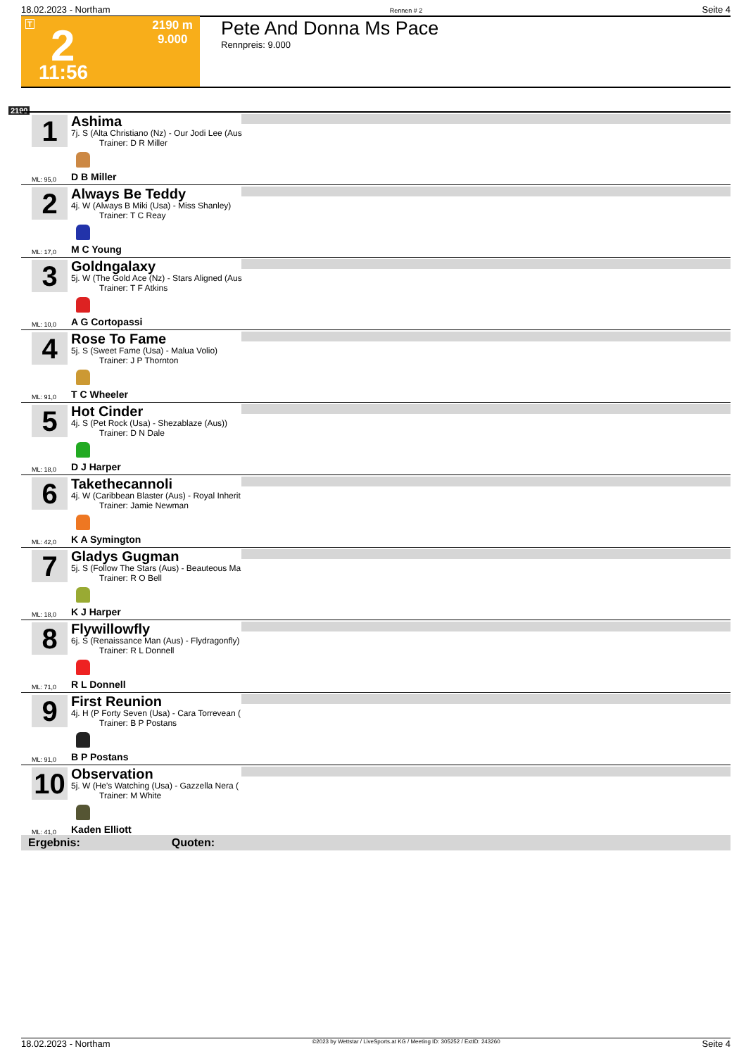18.02.2023 - Northam Rennen # 2 Seite 4
T 2
11:56
2190 m
9.000
Pete And Donna Ms Pace
Rennpreis: 9.000
2190
1
Ashima
7j. S (Alta Christiano (Nz) - Our Jodi Lee (Aus
Trainer: D R Miller
ML: 95,0 D B Miller
2
Always Be Teddy
4j. W (Always B Miki (Usa) - Miss Shanley)
Trainer: T C Reay
ML: 17,0 M C Young
3
Goldngalaxy
5j. W (The Gold Ace (Nz) - Stars Aligned (Aus
Trainer: T F Atkins
ML: 10,0 A G Cortopassi
4
Rose To Fame
5j. S (Sweet Fame (Usa) - Malua Volio)
Trainer: J P Thornton
ML: 91,0 T C Wheeler
5
Hot Cinder
4j. S (Pet Rock (Usa) - Shezablaze (Aus))
Trainer: D N Dale
ML: 18,0 D J Harper
6
Takethecannoli
4j. W (Caribbean Blaster (Aus) - Royal Inherit
Trainer: Jamie Newman
ML: 42,0 K A Symington
7
Gladys Gugman
5j. S (Follow The Stars (Aus) - Beauteous Ma
Trainer: R O Bell
ML: 18,0 K J Harper
8
Flywillowfly
6j. S (Renaissance Man (Aus) - Flydragonfly)
Trainer: R L Donnell
ML: 71,0 R L Donnell
9
First Reunion
4j. H (P Forty Seven (Usa) - Cara Torrevean (
Trainer: B P Postans
ML: 91,0 B P Postans
10
Observation
5j. W (He's Watching (Usa) - Gazzella Nera (
Trainer: M White
ML: 41,0 Kaden Elliott
Ergebnis: Quoten:
18.02.2023 - Northam ©2023 by Wettstar / LiveSports.at KG / Meeting ID: 305252 / ExtID: 243260 Seite 4